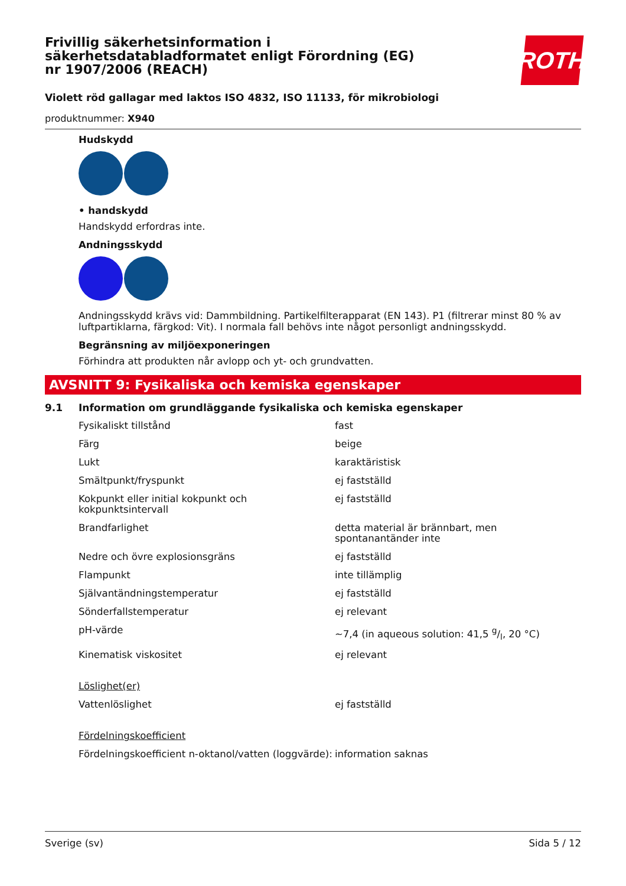ROTH
Frivillig säkerhetsinformation i säkerhetsdatabladformatet enligt Förordning (EG) nr 1907/2006 (REACH)
Violett röd gallagar med laktos ISO 4832, ISO 11133, för mikrobiologi
produktnummer: X940
Hudskydd
• handskydd
Handskydd erfordras inte.
Andningsskydd
Andningsskydd krävs vid: Dammbildning. Partikelfilterapparat (EN 143). P1 (filtrerar minst 80 % av luftpartiklarna, färgkod: Vit). I normala fall behövs inte något personligt andningsskydd.
Begränsning av miljöexponeringen
Förhindra att produkten når avlopp och yt- och grundvatten.
AVSNITT 9: Fysikaliska och kemiska egenskaper
9.1 Information om grundläggande fysikaliska och kemiska egenskaper
| Fysikaliskt tillstånd | fast |
| Färg | beige |
| Lukt | karaktäristisk |
| Smältpunkt/fryspunkt | ej fastställd |
| Kokpunkt eller initial kokpunkt och kokpunktsintervall | ej fastställd |
| Brandfarlighet | detta material är brännbart, men spontanantänder inte |
| Nedre och övre explosionsgräns | ej fastställd |
| Flampunkt | inte tillämplig |
| Självantändningstemperatur | ej fastställd |
| Sönderfallstemperatur | ej relevant |
| pH-värde | ~7,4 (in aqueous solution: 41,5 g/l, 20 °C) |
| Kinematisk viskositet | ej relevant |
| Löslighet(er) | |
| Vattenlöslighet | ej fastställd |
| Fördelningskoefficient | |
| Fördelningskoefficient n-oktanol/vatten (loggvärde): | information saknas |
Sverige (sv) Sida 5 / 12